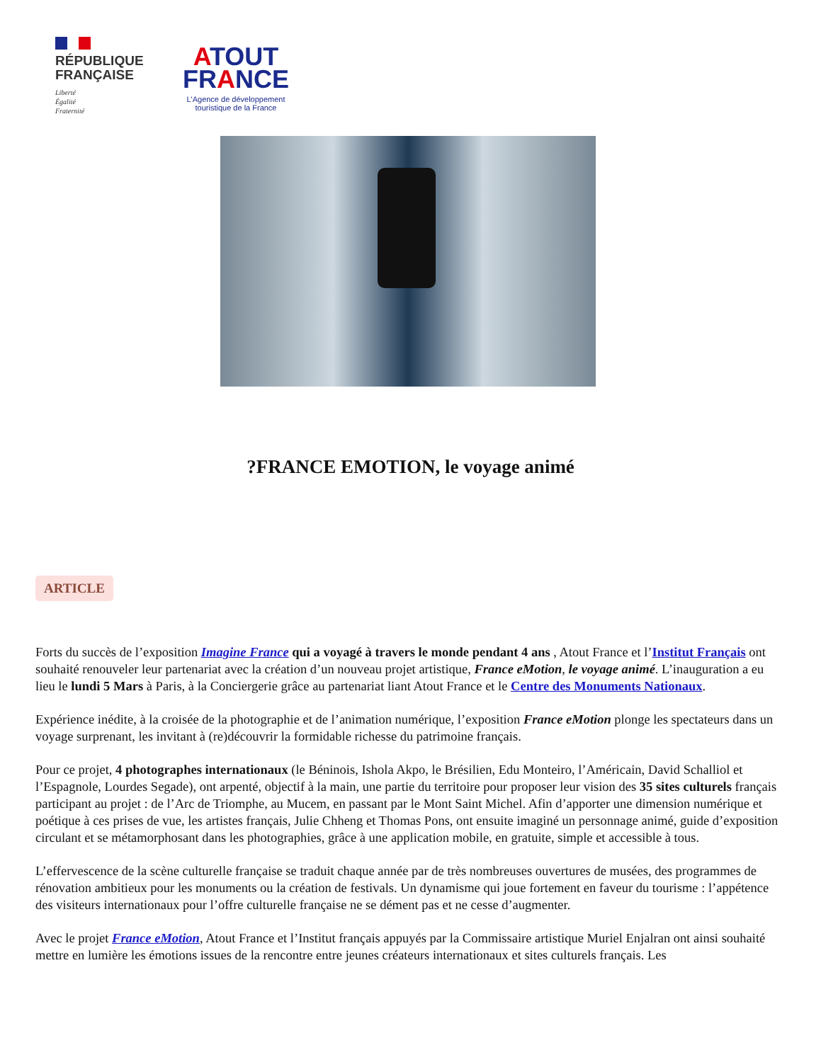RÉPUBLIQUE
FRANÇAISE
Liberté
Égalité
Fraternité
ATOUT
FRANCE
L'Agence de développement
touristique de la France
?FRANCE EMOTION, le voyage animé
ARTICLE
Forts du succès de l’exposition Imagine France qui a voyagé à travers le monde pendant 4 ans , Atout France et l’Institut Français ont souhaité renouveler leur partenariat avec la création d’un nouveau projet artistique, France eMotion, le voyage animé. L’inauguration a eu lieu le lundi 5 Mars à Paris, à la Conciergerie grâce au partenariat liant Atout France et le Centre des Monuments Nationaux.
Expérience inédite, à la croisée de la photographie et de l’animation numérique, l’exposition France eMotion plonge les spectateurs dans un voyage surprenant, les invitant à (re)découvrir la formidable richesse du patrimoine français.
Pour ce projet, 4 photographes internationaux (le Béninois, Ishola Akpo, le Brésilien, Edu Monteiro, l’Américain, David Schalliol et l’Espagnole, Lourdes Segade), ont arpenté, objectif à la main, une partie du territoire pour proposer leur vision des 35 sites culturels français participant au projet : de l’Arc de Triomphe, au Mucem, en passant par le Mont Saint Michel. Afin d’apporter une dimension numérique et poétique à ces prises de vue, les artistes français, Julie Chheng et Thomas Pons, ont ensuite imaginé un personnage animé, guide d’exposition circulant et se métamorphosant dans les photographies, grâce à une application mobile, en gratuite, simple et accessible à tous.
L’effervescence de la scène culturelle française se traduit chaque année par de très nombreuses ouvertures de musées, des programmes de rénovation ambitieux pour les monuments ou la création de festivals. Un dynamisme qui joue fortement en faveur du tourisme : l’appétence des visiteurs internationaux pour l’offre culturelle française ne se dément pas et ne cesse d’augmenter.
Avec le projet France eMotion, Atout France et l’Institut français appuyés par la Commissaire artistique Muriel Enjalran ont ainsi souhaité mettre en lumière les émotions issues de la rencontre entre jeunes créateurs internationaux et sites culturels français. Les